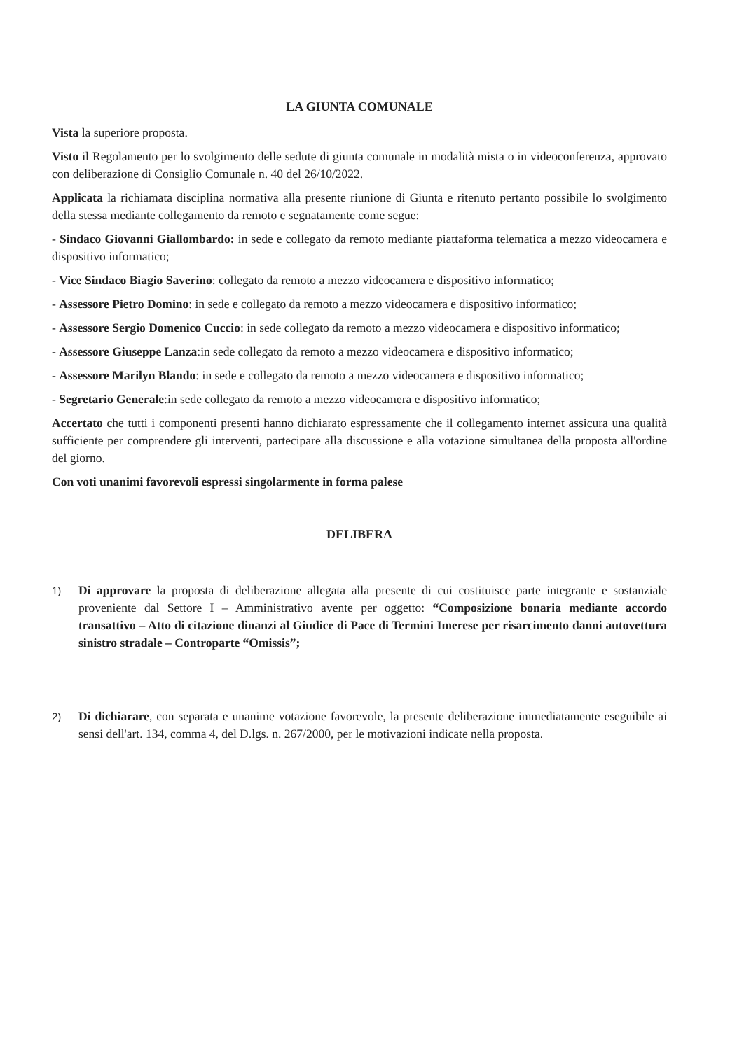LA GIUNTA COMUNALE
Vista la superiore proposta.
Visto il Regolamento per lo svolgimento delle sedute di giunta comunale in modalità mista o in videoconferenza, approvato con deliberazione di Consiglio Comunale n. 40 del 26/10/2022.
Applicata la richiamata disciplina normativa alla presente riunione di Giunta e ritenuto pertanto possibile lo svolgimento della stessa mediante collegamento da remoto e segnatamente come segue:
- Sindaco Giovanni Giallombardo: in sede e collegato da remoto mediante piattaforma telematica a mezzo videocamera e dispositivo informatico;
- Vice Sindaco Biagio Saverino: collegato da remoto a mezzo videocamera e dispositivo informatico;
- Assessore Pietro Domino: in sede e collegato da remoto a mezzo videocamera e dispositivo informatico;
- Assessore Sergio Domenico Cuccio: in sede collegato da remoto a mezzo videocamera e dispositivo informatico;
- Assessore Giuseppe Lanza:in sede collegato da remoto a mezzo videocamera e dispositivo informatico;
- Assessore Marilyn Blando: in sede e collegato da remoto a mezzo videocamera e dispositivo informatico;
- Segretario Generale:in sede collegato da remoto a mezzo videocamera e dispositivo informatico;
Accertato che tutti i componenti presenti hanno dichiarato espressamente che il collegamento internet assicura una qualità sufficiente per comprendere gli interventi, partecipare alla discussione e alla votazione simultanea della proposta all'ordine del giorno.
Con voti unanimi favorevoli espressi singolarmente in forma palese
DELIBERA
1) Di approvare la proposta di deliberazione allegata alla presente di cui costituisce parte integrante e sostanziale proveniente dal Settore I – Amministrativo avente per oggetto: “Composizione bonaria mediante accordo transattivo – Atto di citazione dinanzi al Giudice di Pace di Termini Imerese per risarcimento danni autovettura sinistro stradale – Controparte “Omissis”;
2) Di dichiarare, con separata e unanime votazione favorevole, la presente deliberazione immediatamente eseguibile ai sensi dell'art. 134, comma 4, del D.lgs. n. 267/2000, per le motivazioni indicate nella proposta.